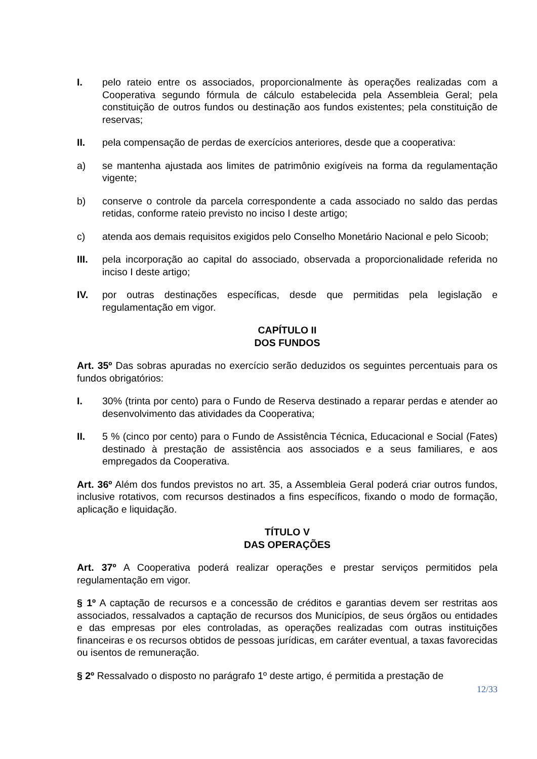I. pelo rateio entre os associados, proporcionalmente às operações realizadas com a Cooperativa segundo fórmula de cálculo estabelecida pela Assembleia Geral; pela constituição de outros fundos ou destinação aos fundos existentes; pela constituição de reservas;
II. pela compensação de perdas de exercícios anteriores, desde que a cooperativa:
a) se mantenha ajustada aos limites de patrimônio exigíveis na forma da regulamentação vigente;
b) conserve o controle da parcela correspondente a cada associado no saldo das perdas retidas, conforme rateio previsto no inciso I deste artigo;
c) atenda aos demais requisitos exigidos pelo Conselho Monetário Nacional e pelo Sicoob;
III. pela incorporação ao capital do associado, observada a proporcionalidade referida no inciso I deste artigo;
IV. por outras destinações específicas, desde que permitidas pela legislação e regulamentação em vigor.
CAPÍTULO II
DOS FUNDOS
Art. 35º Das sobras apuradas no exercício serão deduzidos os seguintes percentuais para os fundos obrigatórios:
I. 30% (trinta por cento) para o Fundo de Reserva destinado a reparar perdas e atender ao desenvolvimento das atividades da Cooperativa;
II. 5 % (cinco por cento) para o Fundo de Assistência Técnica, Educacional e Social (Fates) destinado à prestação de assistência aos associados e a seus familiares, e aos empregados da Cooperativa.
Art. 36º Além dos fundos previstos no art. 35, a Assembleia Geral poderá criar outros fundos, inclusive rotativos, com recursos destinados a fins específicos, fixando o modo de formação, aplicação e liquidação.
TÍTULO V
DAS OPERAÇÕES
Art. 37º A Cooperativa poderá realizar operações e prestar serviços permitidos pela regulamentação em vigor.
§ 1º A captação de recursos e a concessão de créditos e garantias devem ser restritas aos associados, ressalvados a captação de recursos dos Municípios, de seus órgãos ou entidades e das empresas por eles controladas, as operações realizadas com outras instituições financeiras e os recursos obtidos de pessoas jurídicas, em caráter eventual, a taxas favorecidas ou isentos de remuneração.
§ 2º Ressalvado o disposto no parágrafo 1º deste artigo, é permitida a prestação de
12/33